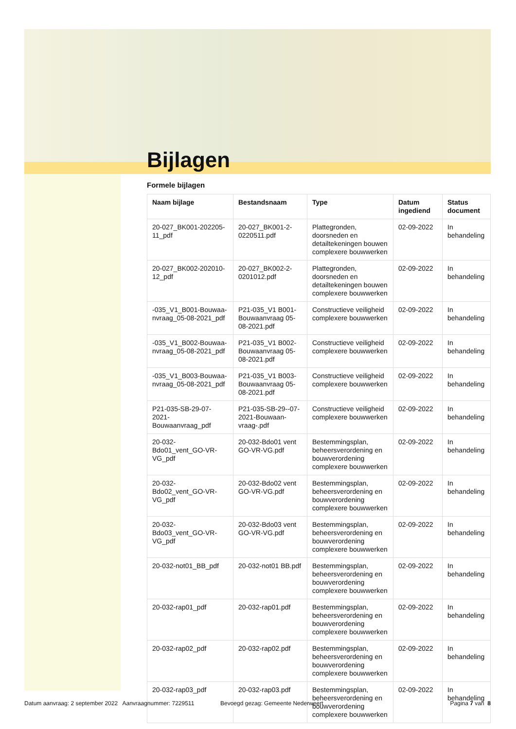Bijlagen
Formele bijlagen
| Naam bijlage | Bestandsnaam | Type | Datum ingediend | Status document |
| --- | --- | --- | --- | --- |
| 20-027_BK001-202205-11_pdf | 20-027_BK001-2-0220511.pdf | Plattegronden, doorsneden en detailtekeningen bouwen complexere bouwwerken | 02-09-2022 | In behandeling |
| 20-027_BK002-202010-12_pdf | 20-027_BK002-2-0201012.pdf | Plattegronden, doorsneden en detailtekeningen bouwen complexere bouwwerken | 02-09-2022 | In behandeling |
| -035_V1_B001-Bouwaa-nvraag_05-08-2021_pdf | P21-035_V1 B001-Bouwaanvraag 05-08-2021.pdf | Constructieve veiligheid complexere bouwwerken | 02-09-2022 | In behandeling |
| -035_V1_B002-Bouwaa-nvraag_05-08-2021_pdf | P21-035_V1 B002-Bouwaanvraag 05-08-2021.pdf | Constructieve veiligheid complexere bouwwerken | 02-09-2022 | In behandeling |
| -035_V1_B003-Bouwaa-nvraag_05-08-2021_pdf | P21-035_V1 B003-Bouwaanvraag 05-08-2021.pdf | Constructieve veiligheid complexere bouwwerken | 02-09-2022 | In behandeling |
| P21-035-SB-29-07-2021-Bouwaanvraag_pdf | P21-035-SB-29--07-2021-Bouwaan-vraag-.pdf | Constructieve veiligheid complexere bouwwerken | 02-09-2022 | In behandeling |
| 20-032-Bdo01_vent_GO-VR-VG_pdf | 20-032-Bdo01 vent GO-VR-VG.pdf | Bestemmingsplan, beheersverordening en bouwverordening complexere bouwwerken | 02-09-2022 | In behandeling |
| 20-032-Bdo02_vent_GO-VR-VG_pdf | 20-032-Bdo02 vent GO-VR-VG.pdf | Bestemmingsplan, beheersverordening en bouwverordening complexere bouwwerken | 02-09-2022 | In behandeling |
| 20-032-Bdo03_vent_GO-VR-VG_pdf | 20-032-Bdo03 vent GO-VR-VG.pdf | Bestemmingsplan, beheersverordening en bouwverordening complexere bouwwerken | 02-09-2022 | In behandeling |
| 20-032-not01_BB_pdf | 20-032-not01 BB.pdf | Bestemmingsplan, beheersverordening en bouwverordening complexere bouwwerken | 02-09-2022 | In behandeling |
| 20-032-rap01_pdf | 20-032-rap01.pdf | Bestemmingsplan, beheersverordening en bouwverordening complexere bouwwerken | 02-09-2022 | In behandeling |
| 20-032-rap02_pdf | 20-032-rap02.pdf | Bestemmingsplan, beheersverordening en bouwverordening complexere bouwwerken | 02-09-2022 | In behandeling |
| 20-032-rap03_pdf | 20-032-rap03.pdf | Bestemmingsplan, beheersverordening en bouwverordening complexere bouwwerken | 02-09-2022 | In behandeling |
Datum aanvraag: 2 september 2022 Aanvraagnummer: 7229511 Bevoegd gezag: Gemeente Nederweert Pagina 7 van 8